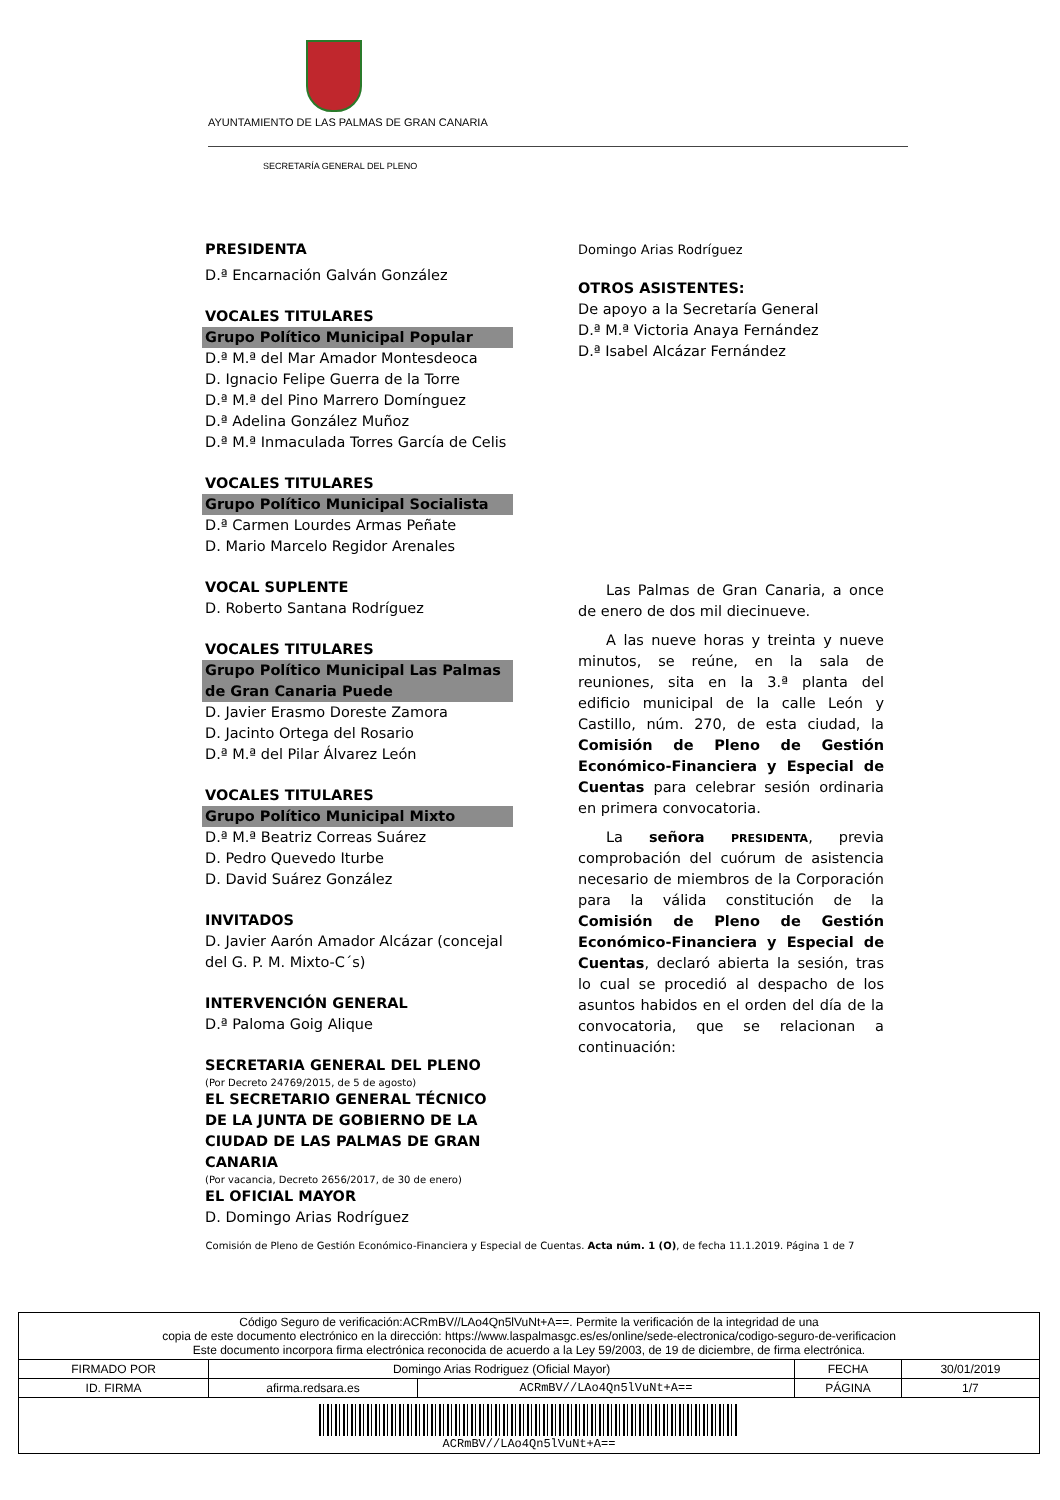AYUNTAMIENTO DE LAS PALMAS DE GRAN CANARIA
SECRETARÍA GENERAL DEL PLENO
PRESIDENTA
D.ª Encarnación Galván González
VOCALES TITULARES
Grupo Político Municipal Popular
D.ª M.ª del Mar Amador Montesdeoca
D. Ignacio Felipe Guerra de la Torre
D.ª M.ª del Pino Marrero Domínguez
D.ª Adelina González Muñoz
D.ª M.ª Inmaculada Torres García de Celis
VOCALES TITULARES
Grupo Político Municipal Socialista
D.ª Carmen Lourdes Armas Peñate
D. Mario Marcelo Regidor Arenales
VOCAL SUPLENTE
D. Roberto Santana Rodríguez
VOCALES TITULARES
Grupo Político Municipal Las Palmas de Gran Canaria Puede
D. Javier Erasmo Doreste Zamora
D. Jacinto Ortega del Rosario
D.ª M.ª del Pilar Álvarez León
VOCALES TITULARES
Grupo Político Municipal Mixto
D.ª M.ª Beatriz Correas Suárez
D. Pedro Quevedo Iturbe
D. David Suárez González
INVITADOS
D. Javier Aarón Amador Alcázar (concejal del G. P. M. Mixto-C´s)
INTERVENCIÓN GENERAL
D.ª Paloma Goig Alique
SECRETARIA GENERAL DEL PLENO
(Por Decreto 24769/2015, de 5 de agosto)
EL SECRETARIO GENERAL TÉCNICO DE LA JUNTA DE GOBIERNO DE LA CIUDAD DE LAS PALMAS DE GRAN CANARIA
(Por vacancia, Decreto 2656/2017, de 30 de enero)
EL OFICIAL MAYOR
D. Domingo Arias Rodríguez
Domingo Arias Rodríguez
OTROS ASISTENTES:
De apoyo a la Secretaría General
D.ª M.ª Victoria Anaya Fernández
D.ª Isabel Alcázar Fernández
Las Palmas de Gran Canaria, a once de enero de dos mil diecinueve.
A las nueve horas y treinta y nueve minutos, se reúne, en la sala de reuniones, sita en la 3.ª planta del edificio municipal de la calle León y Castillo, núm. 270, de esta ciudad, la Comisión de Pleno de Gestión Económico-Financiera y Especial de Cuentas para celebrar sesión ordinaria en primera convocatoria.
La señora PRESIDENTA, previa comprobación del cuórum de asistencia necesario de miembros de la Corporación para la válida constitución de la Comisión de Pleno de Gestión Económico-Financiera y Especial de Cuentas, declaró abierta la sesión, tras lo cual se procedió al despacho de los asuntos habidos en el orden del día de la convocatoria, que se relacionan a continuación:
Comisión de Pleno de Gestión Económico-Financiera y Especial de Cuentas. Acta núm. 1 (O), de fecha 11.1.2019. Página 1 de 7
| Código Seguro de verificación:ACRmBV//LAo4Qn5lVuNt+A==. Permite la verificación de la integridad de una copia de este documento electrónico en la dirección: https://www.laspalmasgc.es/es/online/sede-electronica/codigo-seguro-de-verificacion Este documento incorpora firma electrónica reconocida de acuerdo a la Ley 59/2003, de 19 de diciembre, de firma electrónica. | | | | |
| FIRMADO POR | Domingo Arias Rodriguez (Oficial Mayor) | | FECHA | 30/01/2019 |
| ID. FIRMA | afirma.redsara.es | ACRmBV//LAo4Qn5lVuNt+A== | PÁGINA | 1/7 |
| ACRmBV//LAo4Qn5lVuNt+A== | | | | |